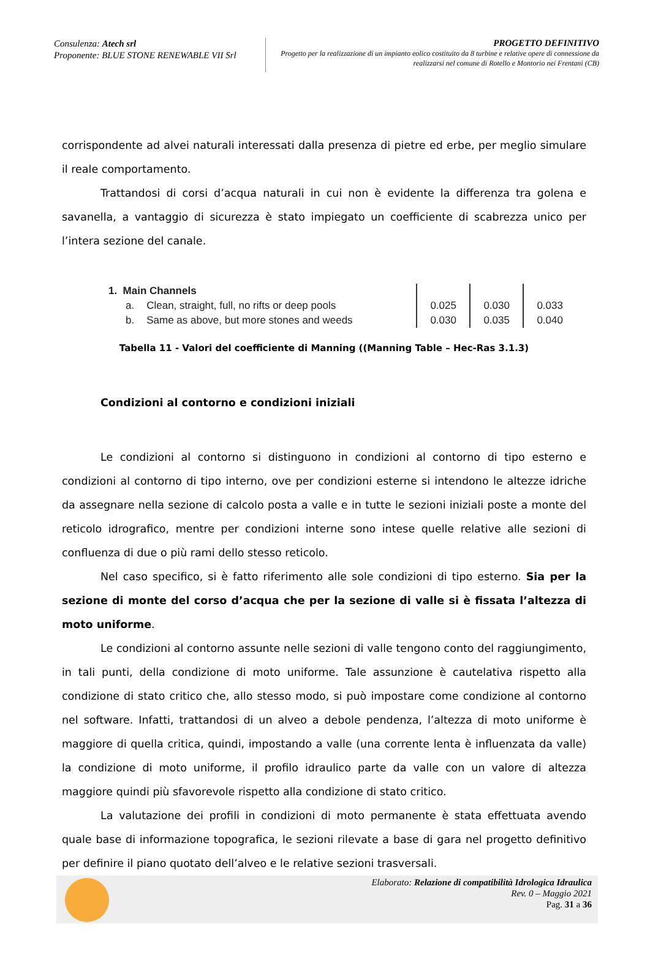Consulenza: Atech srl
Proponente: BLUE STONE RENEWABLE VII Srl
PROGETTO DEFINITIVO
Progetto per la realizzazione di un impianto eolico costituito da 8 turbine e relative opere di connessione da realizzarsi nel comune di Rotello e Montorio nei Frentani (CB)
corrispondente ad alvei naturali interessati dalla presenza di pietre ed erbe, per meglio simulare il reale comportamento.
Trattandosi di corsi d’acqua naturali in cui non è evidente la differenza tra golena e savanella, a vantaggio di sicurezza è stato impiegato un coefficiente di scabrezza unico per l’intera sezione del canale.
| 1. Main Channels | | | | |
| a. | Clean, straight, full, no rifts or deep pools | 0.025 | 0.030 | 0.033 |
| b. | Same as above, but more stones and weeds | 0.030 | 0.035 | 0.040 |
Tabella 11 - Valori del coefficiente di Manning ((Manning Table – Hec-Ras 3.1.3)
Condizioni al contorno e condizioni iniziali
Le condizioni al contorno si distinguono in condizioni al contorno di tipo esterno e condizioni al contorno di tipo interno, ove per condizioni esterne si intendono le altezze idriche da assegnare nella sezione di calcolo posta a valle e in tutte le sezioni iniziali poste a monte del reticolo idrografico, mentre per condizioni interne sono intese quelle relative alle sezioni di confluenza di due o più rami dello stesso reticolo.
Nel caso specifico, si è fatto riferimento alle sole condizioni di tipo esterno. Sia per la sezione di monte del corso d’acqua che per la sezione di valle si è fissata l’altezza di moto uniforme.
Le condizioni al contorno assunte nelle sezioni di valle tengono conto del raggiungimento, in tali punti, della condizione di moto uniforme. Tale assunzione è cautelativa rispetto alla condizione di stato critico che, allo stesso modo, si può impostare come condizione al contorno nel software. Infatti, trattandosi di un alveo a debole pendenza, l’altezza di moto uniforme è maggiore di quella critica, quindi, impostando a valle (una corrente lenta è influenzata da valle) la condizione di moto uniforme, il profilo idraulico parte da valle con un valore di altezza maggiore quindi più sfavorevole rispetto alla condizione di stato critico.
La valutazione dei profili in condizioni di moto permanente è stata effettuata avendo quale base di informazione topografica, le sezioni rilevate a base di gara nel progetto definitivo per definire il piano quotato dell’alveo e le relative sezioni trasversali.
Elaborato: Relazione di compatibilità Idrologica Idraulica
Rev. 0 – Maggio 2021
Pag. 31 a 36